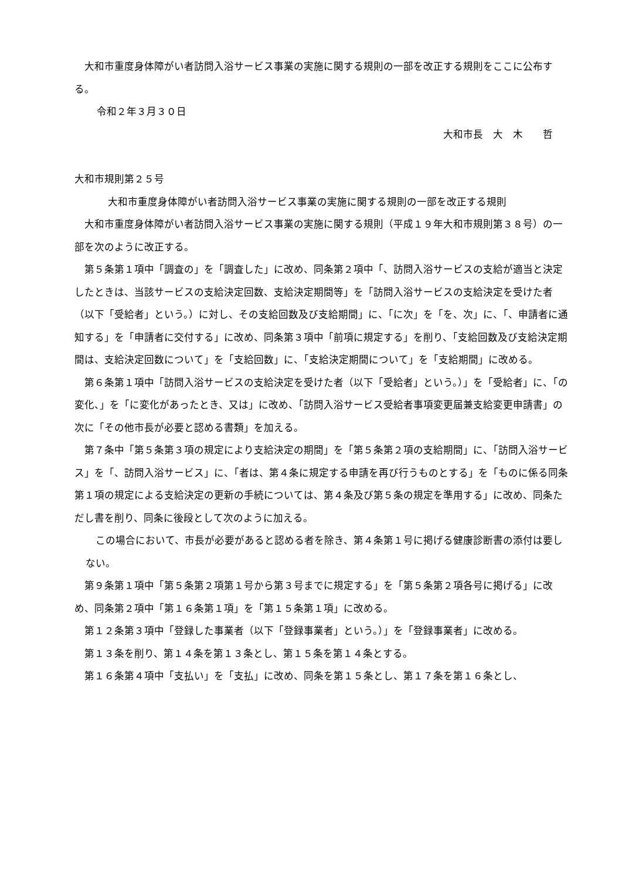大和市重度身体障がい者訪問入浴サービス事業の実施に関する規則の一部を改正する規則をここに公布する。
令和２年３月３０日
大和市長　大　木　　哲
大和市規則第２５号
大和市重度身体障がい者訪問入浴サービス事業の実施に関する規則の一部を改正する規則
大和市重度身体障がい者訪問入浴サービス事業の実施に関する規則（平成１９年大和市規則第３８号）の一部を次のように改正する。
第５条第１項中「調査の」を「調査した」に改め、同条第２項中「、訪問入浴サービスの支給が適当と決定したときは、当該サービスの支給決定回数、支給決定期間等」を「訪問入浴サービスの支給決定を受けた者（以下「受給者」という。）に対し、その支給回数及び支給期間」に、「に次」を「を、次」に、「、申請者に通知する」を「申請者に交付する」に改め、同条第３項中「前項に規定する」を削り、「支給回数及び支給決定期間は、支給決定回数について」を「支給回数」に、「支給決定期間について」を「支給期間」に改める。
第６条第１項中「訪問入浴サービスの支給決定を受けた者（以下「受給者」という。）」を「受給者」に、「の変化、」を「に変化があったとき、又は」に改め、「訪問入浴サービス受給者事項変更届兼支給変更申請書」の次に「その他市長が必要と認める書類」を加える。
第７条中「第５条第３項の規定により支給決定の期間」を「第５条第２項の支給期間」に、「訪問入浴サービス」を「、訪問入浴サービス」に、「者は、第４条に規定する申請を再び行うものとする」を「ものに係る同条第１項の規定による支給決定の更新の手続については、第４条及び第５条の規定を準用する」に改め、同条ただし書を削り、同条に後段として次のように加える。
この場合において、市長が必要があると認める者を除き、第４条第１号に掲げる健康診断書の添付は要しない。
第９条第１項中「第５条第２項第１号から第３号までに規定する」を「第５条第２項各号に掲げる」に改め、同条第２項中「第１６条第１項」を「第１５条第１項」に改める。
第１２条第３項中「登録した事業者（以下「登録事業者」という。）」を「登録事業者」に改める。
第１３条を削り、第１４条を第１３条とし、第１５条を第１４条とする。
第１６条第４項中「支払い」を「支払」に改め、同条を第１５条とし、第１７条を第１６条とし、